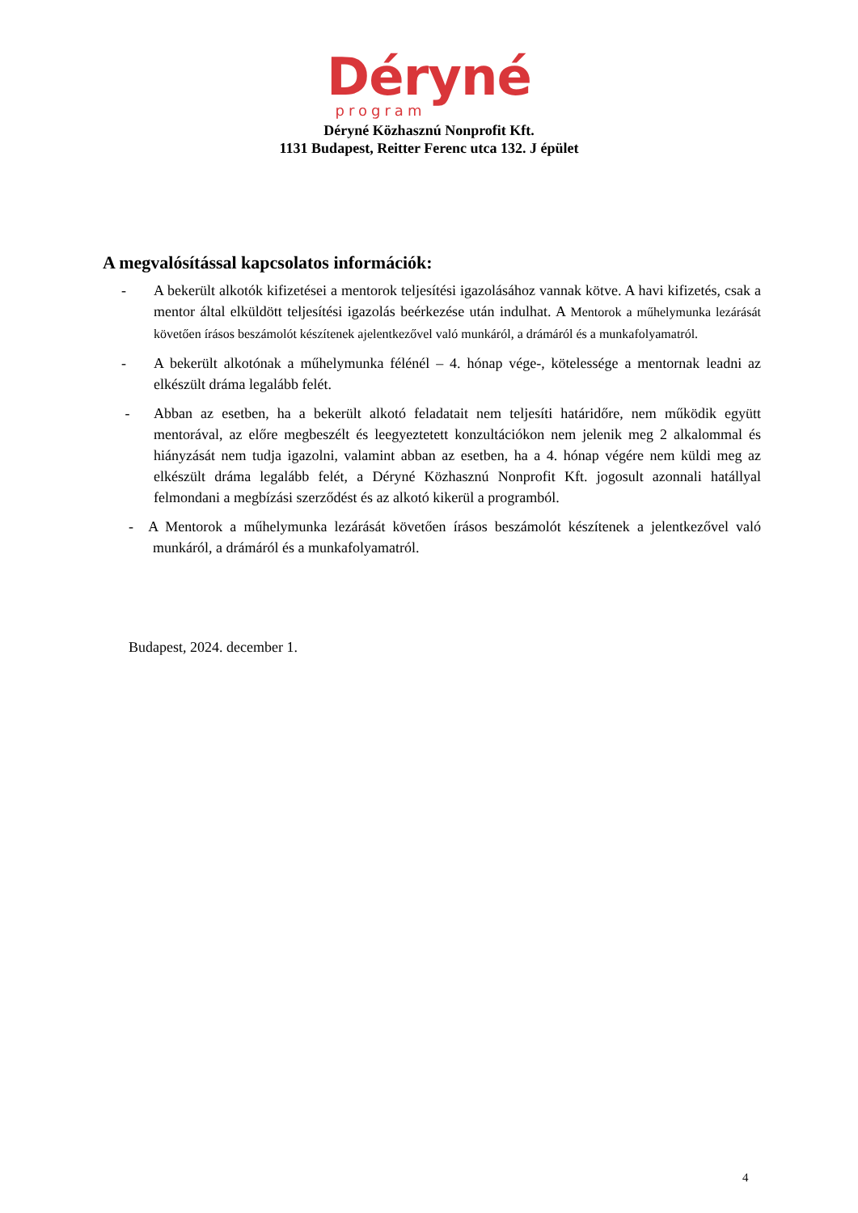Déryné
program
Déryné Közhasznú Nonprofit Kft.
1131 Budapest, Reitter Ferenc utca 132. J épület
A megvalósítással kapcsolatos információk:
- A bekerült alkotók kifizetései a mentorok teljesítési igazolásához vannak kötve. A havi kifizetés, csak a mentor által elküldött teljesítési igazolás beérkezése után indulhat. A Mentorok a műhelymunka lezárását követően írásos beszámolót készítenek ajelentkezővel való munkáról, a drámáról és a munkafolyamatról.
- A bekerült alkotónak a műhelymunka félénél – 4. hónap vége-, kötelessége a mentornak leadni az elkészült dráma legalább felét.
- Abban az esetben, ha a bekerült alkotó feladatait nem teljesíti határidőre, nem működik együtt mentorával, az előre megbeszélt és leegyeztetett konzultációkon nem jelenik meg 2 alkalommal és hiányzását nem tudja igazolni, valamint abban az esetben, ha a 4. hónap végére nem küldi meg az elkészült dráma legalább felét, a Déryné Közhasznú Nonprofit Kft. jogosult azonnali hatállyal felmondani a megbízási szerződést és az alkotó kikerül a programból.
- A Mentorok a műhelymunka lezárását követően írásos beszámolót készítenek a jelentkezővel való munkáról, a drámáról és a munkafolyamatról.
Budapest, 2024. december 1.
4